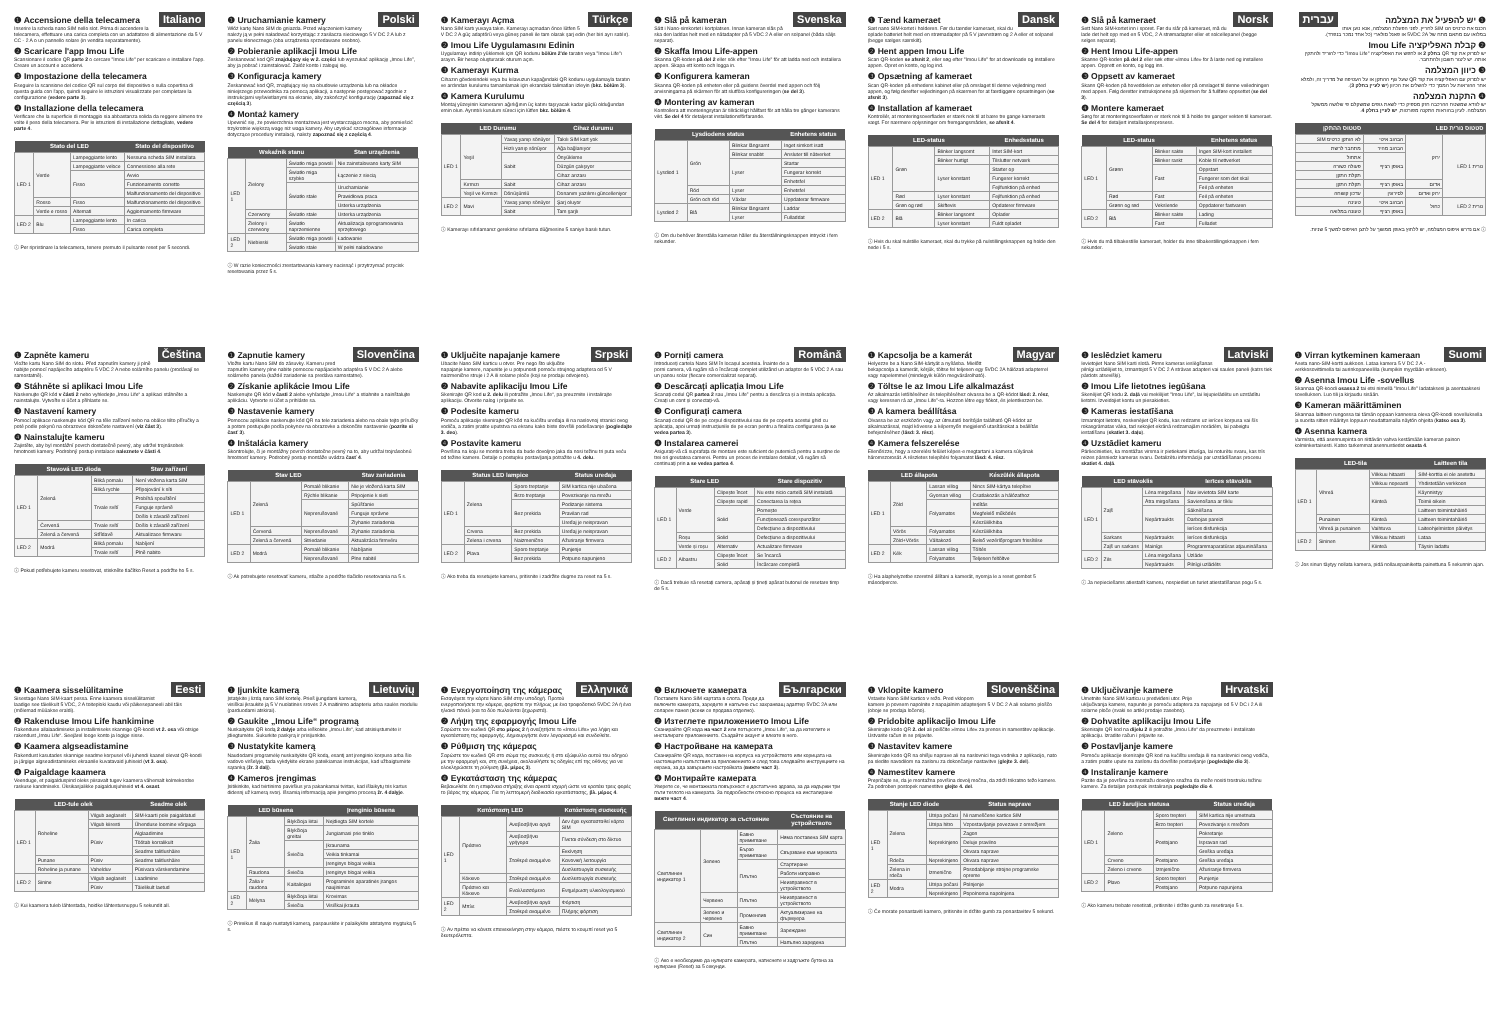Italiano
❶ Accensione della telecamera
Inserire la scheda nano SIM nello slot. Prima di accendere la telecamera, effettuare una carica completa con un adattatore di alimentazione da 5 V CC - 2 A o un pannello solare (in vendita separatamente).
❷ Scaricare l'app Imou Life
Scansionare il codice QR parte 2 o cercare "Imou Life" per scaricare e installare l'app. Creare un account e accedervi.
❸ Impostazione della telecamera
Eseguire la scansione del codice QR sul corpo del dispositivo o sulla copertina di questa guida con l'app, quindi seguire le istruzioni visualizzate per completare la configurazione (vedere parte 3).
❹ Installazione della telecamera
Verificare che la superficie di montaggio sia abbastanza solida da reggere almeno tre volte il peso della telecamera. Per le istruzioni di installazione dettagliate, vedere parte 4.
| Stato del LED | | | Stato del dispositivo |
| --- | --- | --- | --- |
| LED 1 | Verde | Lampeggiante lento | Nessuna scheda SIM installata |
| | | Lampeggiante veloce | Connessione alla rete |
| | | Fisso | Avvio |
| | | | Funzionamento corretto |
| | | | Malfunzionamento del dispositivo |
| | Rosso | Fisso | Malfunzionamento del dispositivo |
| | Verde e rosso | Alternati | Aggiornamento firmware |
| LED 2 | Blu | Lampeggiante lento | In carica |
| | | Fisso | Carica completa |
ⓘ Per ripristinare la telecamera, tenere premuto il pulsante reset per 5 secondi.
Polski
❶ Uruchamianie kamery
Włóż kartę Nano SIM do gniazda. Przed włączeniem kamery należy ją w pełni naładować korzystając z zasilacza sieciowego 5 V DC 2 A lub z panelu słonecznego (oba urządzenia sprzedawane osobno).
❷ Pobieranie aplikacji Imou Life
Zeskanować kod QR znajdujący się w 2. części lub wyszukać aplikację „Imou Life”, aby ja pobrać i zainstalować. Załóż konto i zaloguj się.
❸ Konfiguracja kamery
Zeskanować kod QR, znajdujący się na obudowie urządzenia lub na okładce niniejszego przewodnika za pomocą aplikacji, a następnie postępować zgodnie z instrukcjami wyświetlanymi na ekranie, aby zakończyć konfigurację (zapoznać się z częścią 3).
❹ Montaż kamery
Upewnić się, że powierzchnia montażowa jest wystarczająco mocna, aby pomieścić trzykrotnie większą wagę niż waga kamery. Aby uzyskać szczegółowe informacje dotyczące procedury instalacji, należy zapoznać się z częścią 4.
| Wskaźnik stanu | | | Stan urządzenia |
| --- | --- | --- | --- |
| LED 1 | Zielony | Światło miga powoli | Nie zainstalowano karty SIM |
| | | Światło miga szybko | Łączenie z siecią |
| | | Światło stałe | Uruchamianie |
| | | | Prawidłowa praca |
| | | | Usterka urządzenia |
| | Czerwony | Światło stałe | Usterka urządzenia |
| | Zielony i czerwony | Światło naprzemienne | Aktualizacja oprogramowania sprzętowego |
| LED 2 | Niebieski | Światło miga powoli | Ładowanie |
| | | Światło stałe | W pełni naładowane |
ⓘ W razie konieczności zrestartowania kamery nacisnąć i przytrzymać przycisk resetowania przez 5 s.
Türkçe
❶ Kamerayı Açma
Nano SIM kartı yuvaya takın. Kamerayı açmadan önce lütfen 5 V DC 2 A güç adaptörü veya güneş paneli ile tam olarak şarj edin (her biri ayrı satılır).
❷ Imou Life Uygulamasını Edinin
Uygulamayı indirip yüklemek için QR kodunu bölüm 2'de taratın veya "Imou Life"ı arayın. Bir hesap oluşturarak oturum açın.
❸ Kamerayı Kurma
Cihazın gövdesindeki veya bu kılavuzun kapağındaki QR kodunu uygulamayla taratın ve ardından kurulumu tamamlamak için ekrandaki talimatları izleyin (bkz. bölüm 3).
❹ Kamera Kurulumu
Montaj yüzeyinin kameranın ağırlığının üç katını taşıyacak kadar güçlü olduğundan emin olun. Ayrıntılı kurulum süreci için lütfen bkz. bölüm 4.
| LED Durumu | | | Cihaz durumu |
| --- | --- | --- | --- |
| LED 1 | Yeşil | Yavaş yanıp sönüyor | Takılı SIM kart yok |
| | | Hızlı yanıp sönüyor | Ağa bağlanıyor |
| | | Sabit | Önyükleme |
| | | | Düzgün çalışıyor |
| | | | Cihaz arızası |
| | Kırmızı | Sabit | Cihaz arızası |
| | Yeşil ve Kırmızı | Dönüşümlü | Donanım yazılımı güncelleniyor |
| LED 2 | Mavi | Yavaş yanıp sönüyor | Şarj oluyor |
| | | Sabit | Tam şarjlı |
ⓘ Kamerayı sıfırlamanız gerekirse sıfırlama düğmesine 5 saniye basılı tutun.
Svenska
❶ Slå på kameran
Sätt i Nano-simkortet i kortplatsen. Innan kameran slås på ska den laddas helt med en nätadapter på 5 VDC 2 A eller en solpanel (båda säljs separat).
❷ Skaffa Imou Life-appen
Skanna QR-koden på del 2 eller sök efter "Imou Life" för att ladda ned och installera appen. Skapa ett konto och logga in.
❸ Konfigurera kameran
Skanna QR-koden på enheten eller på guidens överdel med appen och följ anvisningarna på skärmen för att slutföra konfigureringen (se del 3).
❹ Montering av kameran
Kontrollera att monteringsytan är tillräckligt hållfast för att hålla tre gånger kamerans vikt. Se del 4 för detaljerat installationsförfarande.
| Lysdiodens status | | | Enhetens status |
| --- | --- | --- | --- |
| Lysdiod 1 | Grön | Blinkar långsamt | Inget simkort isatt |
| | | Blinkar snabbt | Ansluter till nätverket |
| | | Lyser | Startar |
| | | | Fungerar korrekt |
| | | | Enhetsfel |
| | Röd | Lyser | Enhetsfel |
| | Grön och röd | Växlar | Uppdaterar firmware |
| Lysdiod 2 | Blå | Blinkar långsamt | Laddar |
| | | Lyser | Fulladdat |
ⓘ Om du behöver återställa kameran håller du återställningsknappen intryckt i fem sekunder.
Dansk
❶ Tænd kameraet
Sæt nano SIM-kortet i holderen. Før du tænder kameraet, skal du oplade batteriet helt med en strømadapter på 5 V jævnstrøm og 2 A eller et solpanel (begge sælges særskilt).
❷ Hent appen Imou Life
Scan QR-koden se afsnit 2, eller søg efter "Imou Life" for at downloade og installere appen. Opret en konto, og log ind.
❸ Opsætning af kameraet
Scan QR-koden på enhedens kabinet eller på omslaget til denne vejledning med appen, og følg derefter vejledningen på skærmen for at færdiggøre opsætningen (se afsnit 3).
❹ Installation af kameraet
Kontrollér, at monteringsoverfladen er stærk nok til at bære tre gange kameraets vægt. For nærmere oplysninger om fremgangsmåden, se afsnit 4.
| LED-status | | | Enhedsstatus |
| --- | --- | --- | --- |
| LED 1 | Grøn | Blinker langsomt | Intet SIM-kort |
| | | Blinker hurtigt | Tilslutter netværk |
| | | Lyser konstant | Starter op |
| | | | Fungerer korrekt |
| | | | Fejlfunktion på enhed |
| | Rød | Lyser konstant | Fejlfunktion på enhed |
| | Grøn og rød | Skiftevis | Opdaterer firmware |
| LED 2 | Blå | Blinker langsomt | Oplader |
| | | Lyser konstant | Fuldt opladet |
ⓘ Hvis du skal nulstille kameraet, skal du trykke på nulstillingsknappen og holde den nede i 5 s.
Norsk
❶ Slå på kameraet
Sett Nano SIM-kortet inn i sporet. Før du slår på kameraet, må du lade det helt opp med en 5 VDC, 2 A strømadapter eller et solcellepanel (begge selges separat).
❷ Hent Imou Life-appen
Skanne QR-koden på del 2 eller søk etter «Imou Life» for å laste ned og installere appen. Opprett en konto, og logg inn.
❸ Oppsett av kameraet
Skann QR-koden på hoveddelen av enheten eller på omslaget til denne veiledningen med appen. Følg deretter instruksjonene på skjermen for å fullføre oppsettet (se del 3).
❹ Montere kameraet
Sørg for at monteringsoverflaten er sterk nok til å holde tre ganger vekten til kameraet. Se del 4 for detaljert installasjonsprosess.
| LED-status | | | Enhetens status |
| --- | --- | --- | --- |
| LED 1 | Grønn | Blinker sakte | Ingen SIM-kort installert |
| | | Blinker raskt | Koble til nettverket |
| | | Fast | Oppstart |
| | | | Fungerer som det skal |
| | | | Feil på enheten |
| | Rød | Fast | Feil på enheten |
| | Grønn og rød | Vekslende | Oppdaterer fastvaren |
| LED 2 | Blå | Blinker sakte | Lading |
| | | Fast | Fulladet |
ⓘ Hvis du må tilbakestille kameraet, holder du inne tilbakestillingsknappen i fem sekunder.
עברית
❶ יש להפעיל את המצלמה
הכנס את כרטיס הנו SIM לחריץ. לפני הפעלת המצלמה, אנא טען אותו במלואו עם מתאם מתח של 5VDC 2A או פאנל סולארי (כל אחד נמכר בנפרד).
❷ קבלת האפליקציה Imou Life
יש לסרוק את קוד QR בחלק 2 או לחפש את האפליקציה "Imou Life" כדי להוריד ולהתקין אותה. יש ליצור חשבון ולהתחבר.
❸ כיוון המצלמה
יש לסרוק עם האפליקציה את קוד QR שעל גוף ההתקן או על העטיפה של מדריך זה, ולמלא אחר ההוראות על המסך כדי להשלים את הכיוון (יש לעיין בחלק 3).
❹ התקנת המצלמה
יש לוודא שמשטח ההרכבה חזק מספיק כדי לשאת גופים שמשקלם פי שלושה ממשקל המצלמה. לעיון בהוראות התקנה מפורטות, יש לעיין בחלק 4.
| סטטוס נורית LED | | | סטטוס ההתקן |
| --- | --- | --- | --- |
| נורית LED 1 | ירוק | הבהוב איטי | לא הותקן כרטיס SIM |
| | | הבהוב מהיר | מתחבר לרשת |
| | | באופן רציף | אתחול |
| | | | פעולה כשורה |
| | | | תקלת התקן |
| | אדום | באופן רציף | תקלת התקן |
| | ירוק ואדום | לסירוגין | עדכון קושחה |
| נורית LED 2 | כחול | הבהוב איטי | טעינה |
| | | באופן רציף | טעונה במלואה |
ⓘ אם נדרש איפוס המצלמה, יש ללחוץ באופן ממושך על לחצן האיפוס למשך 5 שניות.
Čeština
❶ Zapněte kameru
Vložte kartu Nano SIM do slotu. Před zapnutím kamery ji plně nabijte pomocí napájecího adaptéru 5 VDC 2 A nebo solárního panelu (prodávají se samostatně).
❷ Stáhněte si aplikaci Imou Life
Naskenujte QR kód v části 2 nebo vyhledejte „Imou Life“ a aplikaci stáhněte a nainstalujte. Vytvořte si účet a přihlaste se.
❸ Nastavení kamery
Pomocí aplikace naskenujte kód QR na těle zařízení nebo na obálce této příručky a poté podle pokynů na obrazovce dokončete nastavení (viz část 3).
❹ Nainstalujte kameru
Zajistěte, aby byl montážní povrch dostatečně pevný, aby udržel trojnásobek hmotnosti kamery. Podrobný postup instalace naleznete v části 4.
| Stavová LED dioda | | | Stav zařízení |
| --- | --- | --- | --- |
| LED 1 | Zelená | Bliká pomalu | Není vložena karta SIM |
| | | Bliká rychle | Připojování k síti |
| | | Trvale svítí | Probíhá spouštění |
| | | | Funguje správně |
| | | | Došlo k závadě zařízení |
| | Červená | Trvale svítí | Došlo k závadě zařízení |
| | Zelená a červená | Střídavě | Aktualizace firmwaru |
| LED 2 | Modrá | Bliká pomalu | Nabíjení |
| | | Trvale svítí | Plně nabito |
ⓘ Pokud potřebujete kameru resetovat, stiskněte tlačítko Reset a podržte ho 5 s.
Slovenčina
❶ Zapnutie kamery
Vložte kartu Nano SIM do zásuvky. Kameru pred zapnutím kamery plne nabite pomocou napájacieho adaptéra 5 V DC 2 A alebo solárneho panela (každé zariadenie sa predáva samostatne).
❷ Získanie aplikácie Imou Life
Naskenujte QR kód v časti 2 alebo vyhľadajte „Imou Life“ a stiahnite a nainštalujte aplikáciu. Vytvorte si účet a prihláste sa.
❸ Nastavenie kamery
Pomocou aplikácie naskenujte kód QR na tele zariadenia alebo na obale tejto príručky a potom postupujte podľa pokynov na obrazovke a dokončite nastavenie (pozrite si časť 3).
❹ Inštalácia kamery
Skontrolujte, či je montážny povrch dostatočne pevný na to, aby udržal trojnásobnú hmotnosť kamery. Podrobný postup montáže uvádza časť 4.
| Stav LED | | | Stav zariadenia |
| --- | --- | --- | --- |
| LED 1 | Zelená | Pomalé blikanie | Nie je vložená karta SIM |
| | | Rýchle blikanie | Pripojenie k sieti |
| | | Neprerušované | Spúšťanie |
| | | | Funguje správne |
| | | | Zlyhanie zariadenia |
| | Červená | Neprerušované | Zlyhanie zariadenia |
| | Zelená a červená | Striedanie | Aktualizácia firmvéru |
| LED 2 | Modrá | Pomalé blikanie | Nabíjanie |
| | | Neprerušované | Plne nabité |
ⓘ Ak potrebujete resetovať kameru, stlačte a podržte tlačidlo resetovania na 5 s.
Srpski
❶ Uključite napajanje kamere
Ubacite Nano SIM karticu u otvor. Pre nego što uključite napajanje kamere, napunite je u potpunosti pomoću strujnog adaptera od 5 V naizmenične struje i 2 A ili solarne ploče (koji se prodaju odvojeno).
❷ Nabavite aplikaciju Imou Life
Skenirajte QR kod u 2. delu ili potražite „Imou Life“, pa preuzmite i instalirajte aplikaciju. Otvorite nalog i prijavite se.
❸ Podesite kameru
Pomoću aplikacije skenirajte QR kôd na kućištu uređaja ili na naslovnoj stranici ovog vodiča, a zatim pratite uputstva na ekranu kako biste dovršili podešavanje (pogledajte 3. deo).
❹ Postavite kameru
Površina na koju se montira treba da bude dovoljno jaka da nosi težinu tri puta veću od težine kamere. Detalje o postupku postavljanja potražite u 4. delu.
| Status LED lampice | | | Status uređaja |
| --- | --- | --- | --- |
| LED 1 | Zelena | Sporo treptanje | SIM kartica nije ubačena |
| | | Brzo treptanje | Povezivanje na mrežu |
| | | Bez prekida | Podizanje sistema |
| | | | Pravilan rad |
| | | | Uređaj je neispravan |
| | Crvena | Bez prekida | Uređaj je neispravan |
| | Zelena i crvena | Naizmenično | Ažuriranje firmvera |
| LED 2 | Plava | Sporo treptanje | Punjenje |
| | | Bez prekida | Potpuno napunjeno |
ⓘ Ako treba da resetujete kameru, pritisnite i zadržite dugme za reset na 5 s.
Română
❶ Porniți camera
Introduceți cartela Nano SIM în locașul acesteia. Înainte de a porni camera, vă rugăm să o încărcați complet utilizând un adaptor de 5 VDC 2 A sau un panou solar (fiecare comercializat separat).
❷ Descărcați aplicația Imou Life
Scanați codul QR partea 2 sau „Imou Life” pentru a descărca și a instala aplicația. Creați un cont și conectați-vă.
❸ Configurați camera
Scanați codul QR de pe corpul dispozitivului sau de pe coperta acestui ghid cu aplicația, apoi urmați instrucțiunile de pe ecran pentru a finaliza configurarea (a se vedea partea 3).
❹ Instalarea camerei
Asigurați-vă că suprafața de montare este suficient de puternică pentru a susține de trei ori greutatea camerei. Pentru un proces de instalare detaliat, vă rugăm să continuați prin a se vedea partea 4.
| Stare LED | | | Stare dispozitiv |
| --- | --- | --- | --- |
| LED 1 | Verde | Clipește încet | Nu este nicio cartelă SIM instalată |
| | | Clipește rapid | Conectarea la rețea |
| | | Solid | Pornește |
| | | | Funcționează corespunzător |
| | | | Defecțiune a dispozitivului |
| | Roșu | Solid | Defecțiune a dispozitivului |
| | Verde și roșu | Alternativ | Actualizare firmware |
| LED 2 | Albastru | Clipește încet | Se încarcă |
| | | Solid | Încărcare completă |
ⓘ Dacă trebuie să resetați camera, apăsați și țineți apăsat butonul de resetare timp de 5 s.
Magyar
❶ Kapcsolja be a kamerát
Helyezze be a Nano SIM-kártyát a nyílásba. Mielőtt bekapcsolja a kamerát, kérjük, töltse fel teljesen egy 5VDC 2A hálózati adapterrel vagy napelemmel (mindegyik külön megvásárolható).
❷ Töltse le az Imou Life alkalmazást
Az alkalmazás letöltéséhez és telepítéséhez olvassa be a QR-kódot lásd: 2. rész, vagy keressen rá az „Imou Life”-ra. Hozzon létre egy fiókot, és jelentkezzen be.
❸ A kamera beállítása
Olvassa be az eszközön vagy az útmutató borítóján található QR-kódot az alkalmazással, majd kövesse a képernyőn megjelenő utasításokat a beállítás befejezéséhez (lásd: 3. rész).
❹ Kamera felszerelése
Ellenőrizze, hogy a szerelési felület képes-e megtartani a kamera súlyának háromszorosát. A részletes telepítési folyamatot lásd: 4. rész.
| LED állapota | | | Készülék állapota |
| --- | --- | --- | --- |
| LED 1 | Zöld | Lassan villog | Nincs SIM-kártya telepítve |
| | | Gyorsan villog | Csatlakozás a hálózathoz |
| | | Folyamatos | Indítás |
| | | | Megfelelő működés |
| | | | Készülékhiba |
| | Vörös | Folyamatos | Készülékhiba |
| | Zöld+Vörös | Váltakozó | Belső vezérlőprogram frissítése |
| LED 2 | Kék | Lassan villog | Töltés |
| | | Folyamatos | Teljesen feltöltve |
ⓘ Ha alaphelyzetbe szeretné állítani a kamerát, nyomja le a reset gombot 5 másodpercre.
Latviski
❶ Ieslēdziet kameru
Ievietojiet Nano SIM karti slotā. Pirms kameras ieslēgšanas pilnīgi uzlādējiet to, izmantojot 5 V DC 2 A strāvas adapteri vai saules paneli (katrs tiek pārdots atsevišķi).
❷ Imou Life lietotnes iegūšana
Skenējiet QR kodu 2. daļā vai meklējiet "Imou Life", lai lejupielādētu un uzstādītu lietotni. Izveidojiet kontu un piesakieties.
❸ Kameras iestatīšana
Izmantojot lietotni, noskenējiet QR kodu, kas redzams uz ierīces korpusa vai šīs rokasgrāmatas vāka, tad sekojiet ekrānā redzamajām norādēm, lai pabeigtu iestatīšanu (skatiet 3. daļu).
❹ Uzstādiet kameru
Pārliecinieties, ka montāžas virsma ir pietiekami izturīga, lai noturētu svaru, kas trīs reizes pārsniedz kameras svaru. Detalizētu informāciju par uzstādīšanas procesu skatiet 4. daļā.
| LED stāvoklis | | | Ierīces stāvoklis |
| --- | --- | --- | --- |
| LED 1 | Zaļš | Lēna mirgošana | Nav ievietota SIM karte |
| | | Ātra mirgošana | Savienošana ar tīklu |
| | | Nepārtraukts | Sāknēšana |
| | | | Darbojas pareizi |
| | | | Ierīces disfunkcija |
| | Sarkans | Nepārtraukts | Ierīces disfunkcija |
| | Zaļš un sarkans | Mainīgs | Programmaparatūras atjaunināšana |
| LED 2 | Zils | Lēna mirgošana | Uzlāde |
| | | Nepārtraukts | Pilnīgi uzlādēts |
ⓘ Ja nepieciešams atiestatīt kameru, nospiediet un turiet atiestatīšanas pogu 5 s.
Suomi
❶ Virran kytkeminen kameraan
Aseta nano-SIM-kortti aukkoon. Lataa kamera 5 V DC 2 A -verkkosovittimella tai aurinkopaneelilla (kumpikin myydään erikseen).
❷ Asenna Imou Life -sovellus
Skannaa QR-koodi osassa 2 tai etsi nimellä "Imou Life" ladataksesi ja asentaaksesi sovelluksen. Luo tili ja kirjaudu sisään.
❸ Kameran määrittäminen
Skannaa laitteen rungossa tai tämän oppaan kannessa oleva QR-koodi sovelluksella ja suorita sitten määritys loppuun noudattamalla näytön ohjeita (katso osa 3).
❹ Asenna kamera
Varmista, että asennuspinta on riittävän vahva kestämään kameran painon kolminkertaisesti. Katso tarkemmat asennustiedot osasta 4.
| LED-tila | | | Laitteen tila |
| --- | --- | --- | --- |
| LED 1 | Vihreä | Vilkkuu hitaasti | SIM-korttia ei ole asetettu |
| | | Vilkkuu nopeasti | Yhdistetään verkkoon |
| | | Kiinteä | Käynnistyy |
| | | | Toimii oikein |
| | | | Laitteen toimintahäiriö |
| | Punainen | Kiinteä | Laitteen toimintahäiriö |
| | Vihreä ja punainen | Vaihtuva | Laiteohjelmiston päivitys |
| LED 2 | Sininen | Vilkkuu hitaasti | Lataa |
| | | Kiinteä | Täysin ladattu |
ⓘ Jos sinun täytyy nollata kamera, pidä nollauspainiketta painettuna 5 sekunnin ajan.
Eesti
❶ Kaamera sisselülitamine
Sisestage Nano SIM-kaart pessa. Enne kaamera sisselülitamist laadige see täielikult 5 VDC, 2 A toiteploki kaudu või päikesepaneeli abil täis (mõlemad müüakse eraldi).
❷ Rakenduse Imou Life hankimine
Rakenduse allalaadimiseks ja installimiseks skannige QR-koodi vt 2. osa või otsige rakendust „Imou Life“. Seejärel looge konto ja logige sisse.
❸ Kaamera algseadistamine
Rakendust kasutades skannige seadme korpusel või juhendi kaanel olevat QR-koodi ja järgige algseadistamiseks ekraanile kuvatavaid juhiseid (vt 3. osa).
❹ Paigaldage kaamera
Veenduge, et paigalduspind oleks piisavalt tugev kaamera vähemalt kolmekordse raskuse kandmiseks. Üksikasjalikke paigaldusjuhiseid vt 4. osast.
| LED-tule olek | | | Seadme olek |
| --- | --- | --- | --- |
| LED 1 | Roheline | Vilgub aeglaselt | SIM-kaarti pole paigaldatud |
| | | Vilgub kiiresti | Ühenduse loomine võrguga |
| | | Püsiv | Alglaadimine |
| | | | Töötab korralikult |
| | | | Seadme talitlushäire |
| | Punane | Püsiv | Seadme talitlushäire |
| | Roheline ja punane | Vahelduv | Püsivara värskendamine |
| LED 2 | Sinine | Vilgub aeglaselt | Laadimine |
| | | Püsiv | Täielikult laetud |
ⓘ Kui kaamera tuleb lähtestada, hoidke lähtestusnuppu 5 sekundit all.
Lietuvių
❶ Įjunkite kamerą
Įstatykite į lizdą nano SIM kortelę. Prieš įjungdami kamerą, visiškai įkraukite ją 5 V nuolatinės srovės 2 A maitinimo adapteriu arba saulės moduliu (parduodami atskirai).
❷ Gaukite „Imou Life“ programą
Nuskaitykite QR kodą 2 dalyje arba ieškokite „Imou Life“, kad atsisiųstumėte ir įdiegtumėte. Sukurkite paskyrą ir prisijunkite.
❸ Nustatykite kamerą
Naudodami programėlę nuskaitykite QR kodą, esantį ant įrenginio korpuso arba šio vadovo viršelyje, tada vykdykite ekrane pateikiamas instrukcijas, kad užbaigtumėte sąranką (žr. 3 dalį).
❹ Kameros įrengimas
Įsitikinkite, kad tvirtinimo paviršius yra pakankamai tvirtas, kad išlaikytų tris kartus didesnį už kamerą svorį. Išsamią informaciją apie įrengimo procesą žr. 4 dalyje.
| LED būsena | | | Įrenginio būsena |
| --- | --- | --- | --- |
| LED 1 | Žalia | Blykčioja lėtai | Neįdiegta SIM kortelė |
| | | Blykčioja greitai | Jungiamasi prie tinklo |
| | | Šviečia | Įkraunama |
| | | | Veikia tinkamai |
| | | | Įrenginys blogai veikia |
| | Raudona | Šviečia | Įrenginys blogai veikia |
| | Žalia ir raudona | Kaitaliojasi | Programinės aparatinės įrangos naujinimas |
| LED 2 | Mėlyna | Blykčioja lėtai | Krovimas |
| | | Šviečia | Visiškai įkrauta |
ⓘ Prireikus iš naujo nustatyti kamerą, paspauskite ir palaikykite atstatymo mygtuką 5 s.
Ελληνικά
❶ Ενεργοποίηση της κάμερας
Εισαγάγετε την κάρτα Nano SIM στην υποδοχή. Προτού ενεργοποιήσετε την κάμερα, φορτίστε την πλήρως με ένα τροφοδοτικό 5VDC 2A ή ένα ηλιακό πάνελ (και τα δύο πωλούνται ξεχωριστά).
❷ Λήψη της εφαρμογής Imou Life
Σαρώστε τον κωδικό QR στο μέρος 2 ή αναζητήστε το «Imou Life» για λήψη και εγκατάσταση της εφαρμογής. Δημιουργήστε έναν λογαριασμό και συνδεθείτε.
❸ Ρύθμιση της κάμερας
Σαρώστε τον κωδικό QR στο σώμα της συσκευής ή στο εξώφυλλο αυτού του οδηγού με την εφαρμογή και, στη συνέχεια, ακολουθήστε τις οδηγίες επί της οθόνης για να ολοκληρώσετε τη ρύθμιση (βλ. μέρος 3).
❹ Εγκατάσταση της κάμερας
Βεβαιωθείτε ότι η επιφάνεια στήριξης είναι αρκετά ισχυρή ώστε να κρατάει τρεις φορές το βάρος της κάμερας. Για τη λεπτομερή διαδικασία εγκατάστασης, βλ. μέρος 4.
| Κατάσταση LED | | | Κατάσταση συσκευής |
| --- | --- | --- | --- |
| LED 1 | Πράσινο | Αναβοσβήνει αργά | Δεν έχει εγκατασταθεί κάρτα SIM |
| | | Αναβοσβήνει γρήγορα | Γίνεται σύνδεση στο δίκτυο |
| | | Σταθερά αναμμένο | Εκκίνηση |
| | | | Κανονική λειτουργία |
| | | | Δυσλειτουργία συσκευής |
| | Κόκκινο | Σταθερά αναμμένο | Δυσλειτουργία συσκευής |
| | Πράσινο και Κόκκινο | Εναλλασσόμενο | Ενημέρωση υλικολογισμικού |
| LED 2 | Μπλε | Αναβοσβήνει αργά | Φόρτιση |
| | | Σταθερά αναμμένο | Πλήρης φόρτιση |
ⓘ Αν πρέπει να κάνετε επανεκκίνηση στην κάμερα, πιέστε το κουμπί reset για 5 δευτερόλεπτα.
Български
❶ Включете камерата
Поставете Nano SIM картата в слота. Преди да включите камерата, заредете я напълно със захранващ адаптер 5VDC 2A или соларен панел (всеки се продава отделно).
❷ Изтеглете приложението Imou Life
Сканирайте QR кода на част 2 или потърсете „Imou Life“, за да изтеглите и инсталирате приложението. Създайте акаунт и влезте в него.
❸ Настройване на камерата
Сканирайте QR кода, поставен на корпуса на устройството или корицата на настоящите напътствия за приложението и след това следвайте инструкциите на екрана, за да завършите настройката (вижте част 3).
❹ Монтирайте камерата
Уверете се, че монтажната повърхност е достатъчно здрава, за да издържи три пъти теглото на камерата. За подробности относно процеса на инсталиране вижте част 4.
| Светлинен индикатор за състояние | | | Състояние на устройството |
| --- | --- | --- | --- |
| Светлинен индикатор 1 | Зелено | Бавно примигване | Няма поставена SIM карта |
| | | Бързо примигване | Свързване към мрежата |
| | | Плътно | Стартиране |
| | | | Работи изправно |
| | | | Неизправност в устройството |
| | Червено | Плътно | Неизправност в устройството |
| | Зелено и червено | Променлив | Актуализиране на фърмуера |
| Светлинен индикатор 2 | Син | Бавно примигване | Зареждане |
| | | Плътно | Напълно заредена |
ⓘ Ако е необходимо да нулирате камерата, натиснете и задръжте бутона за нулиране (Reset) за 5 секунди.
Slovenščina
❶ Vklopite kamero
Vstavite Nano SIM kartico v režo. Pred vklopom kamere jo povsem napolnite z napajalnim adapterjem 5 V DC 2 A ali solarno ploščo (oboje se prodaja ločeno).
❷ Pridobite aplikacijo Imou Life
Skenirajte kodo QR 2. del ali poiščite »Imou Life« za prenos in namestitev aplikacije. Ustvarite račun in se prijavite.
❸ Nastavitev kamere
Skenirajte kodo QR na ohišju naprave ali na naslovnici tega vodnika z aplikacijo, nato pa sledite navodilom na zaslonu za dokončanje nastavitve (glejte 3. del).
❹ Namestitev kamere
Prepričajte se, da je montažna površina dovolj močna, da zdrži trikratno težo kamere. Za podroben postopek namestitve glejte 4. del.
| Stanje LED diode | | | Status naprave |
| --- | --- | --- | --- |
| LED 1 | Zelena | Utripa počasi | Ni nameščene kartice SIM |
| | | Utripa hitro | Vzpostavljanje povezave z omrežjem |
| | | Neprekinjeno | Zagon |
| | | | Deluje pravilno |
| | | | Okvara naprave |
| | Rdeča | Neprekinjeno | Okvara naprave |
| | Zelena in rdeča | Izmenično | Posodabljanje strojne programske opreme |
| LED 2 | Modra | Utripa počasi | Polnjenje |
| | | Neprekinjeno | Popolnoma napolnjena |
ⓘ Če morate ponastaviti kamero, pritisnite in držite gumb za ponastavitev 5 sekund.
Hrvatski
❶ Uključivanje kamere
Umetnite Nano SIM karticu u predviđeni utor. Prije uključivanja kamere, napunite je pomoću adaptera za napajanje od 5 V DC i 2 A ili solarne ploče (svaki se artikl prodaje zasebno).
❷ Dohvatite aplikaciju Imou Life
Skenirajte QR kod na dijelu 2 ili potražite „Imou Life“ da preuzmete i instalirate aplikaciju. Izradite račun i prijavite se.
❸ Postavljanje kamere
Pomoću aplikacije skenirajte QR kod na kućištu uređaja ili na naslovnici ovog vodiča, a zatim pratite upute na zaslonu da dovršite postavljanje (pogledajte dio 3).
❹ Instaliranje kamere
Pazite da je površina za montažu dovoljno snažna da može nositi trostruku težinu kamere. Za detaljan postupak instaliranja pogledajte dio 4.
| LED žaruljica statusa | | | Status uređaja |
| --- | --- | --- | --- |
| LED 1 | Zeleno | Sporo trepteri | SIM kartica nije umetnuta |
| | | Brzo trepteri | Povezivanje s mrežom |
| | | Postojano | Pokretanje |
| | | | Ispravan rad |
| | | | Greška uređaja |
| | Crveno | Postojano | Greška uređaja |
| | Zeleno i crveno | Izmjenično | Ažuriranje firmvera |
| LED 2 | Plavo | Sporo trepteri | Punjenje |
| | | Postojano | Potpuno napunjena |
ⓘ Ako kameru trebate resetirati, pritisnite i držite gumb za resetiranje 5 s.